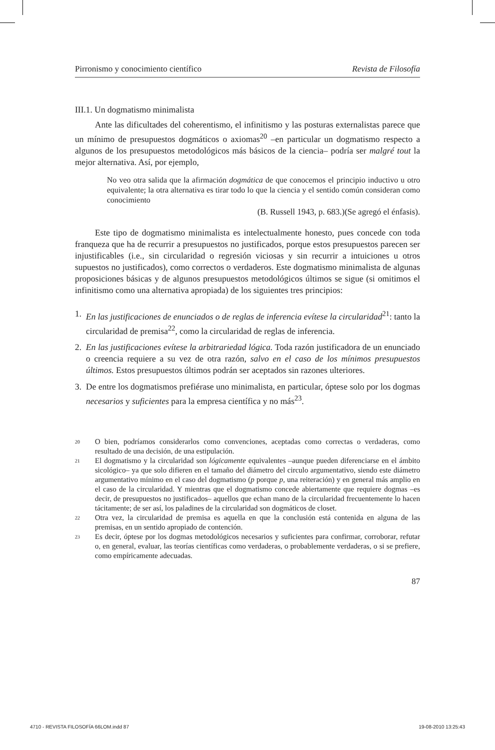Pirronismo y conocimiento científico Revista de Filosofía
III.1. Un dogmatismo minimalista
Ante las dificultades del coherentismo, el infinitismo y las posturas externalistas parece que un mínimo de presupuestos dogmáticos o axiomas<sup>20</sup> –en particular un dogmatismo respecto a algunos de los presupuestos metodológicos más básicos de la ciencia– podría ser malgré tout la mejor alternativa. Así, por ejemplo,
No veo otra salida que la afirmación dogmática de que conocemos el principio inductivo u otro equivalente; la otra alternativa es tirar todo lo que la ciencia y el sentido común consideran como conocimiento
(B. Russell 1943, p. 683.)(Se agregó el énfasis).
Este tipo de dogmatismo minimalista es intelectualmente honesto, pues concede con toda franqueza que ha de recurrir a presupuestos no justificados, porque estos presupuestos parecen ser injustificables (i.e., sin circularidad o regresión viciosas y sin recurrir a intuiciones u otros supuestos no justificados), como correctos o verdaderos. Este dogmatismo minimalista de algunas proposiciones básicas y de algunos presupuestos metodológicos últimos se sigue (si omitimos el infinitismo como una alternativa apropiada) de los siguientes tres principios:
1. En las justificaciones de enunciados o de reglas de inferencia evítese la circularidad<sup>21</sup>: tanto la circularidad de premisa<sup>22</sup>, como la circularidad de reglas de inferencia.
2. En las justificaciones evítese la arbitrariedad lógica. Toda razón justificadora de un enunciado o creencia requiere a su vez de otra razón, salvo en el caso de los mínimos presupuestos últimos. Estos presupuestos últimos podrán ser aceptados sin razones ulteriores.
3. De entre los dogmatismos prefiérase uno minimalista, en particular, óptese solo por los dogmas necesarios y suficientes para la empresa científica y no más<sup>23</sup>.
<sup>20</sup> O bien, podríamos considerarlos como convenciones, aceptadas como correctas o verdaderas, como resultado de una decisión, de una estipulación.
<sup>21</sup> El dogmatismo y la circularidad son lógicamente equivalentes –aunque pueden diferenciarse en el ámbito sicológico– ya que solo difieren en el tamaño del diámetro del circulo argumentativo, siendo este diámetro argumentativo mínimo en el caso del dogmatismo (p porque p, una reiteración) y en general más amplio en el caso de la circularidad. Y mientras que el dogmatismo concede abiertamente que requiere dogmas –es decir, de presupuestos no justificados– aquellos que echan mano de la circularidad frecuentemente lo hacen tácitamente; de ser así, los paladines de la circularidad son dogmáticos de closet.
<sup>22</sup> Otra vez, la circularidad de premisa es aquella en que la conclusión está contenida en alguna de las premisas, en un sentido apropiado de contención.
<sup>23</sup> Es decir, óptese por los dogmas metodológicos necesarios y suficientes para confirmar, corroborar, refutar o, en general, evaluar, las teorías científicas como verdaderas, o probablemente verdaderas, o si se prefiere, como empíricamente adecuadas.
87
4710 - REVISTA FILOSOFÍA 66LOM.indd 87 19-08-2010 13:25:43